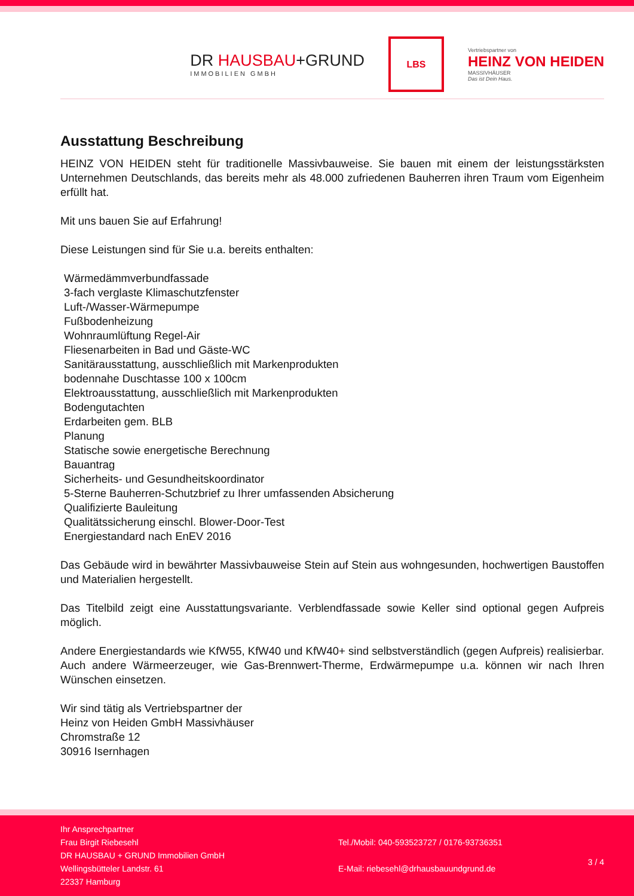DR HAUSBAU+GRUND
IMMOBILIEN GMBH
LBS
Vertriebspartner von
HEINZ VON HEIDEN
MASSIVHÄUSER
Das ist Dein Haus.
Ausstattung Beschreibung
HEINZ VON HEIDEN steht für traditionelle Massivbauweise. Sie bauen mit einem der leistungsstärksten Unternehmen Deutschlands, das bereits mehr als 48.000 zufriedenen Bauherren ihren Traum vom Eigenheim erfüllt hat.
Mit uns bauen Sie auf Erfahrung!
Diese Leistungen sind für Sie u.a. bereits enthalten:
Wärmedämmverbundfassade
3-fach verglaste Klimaschutzfenster
Luft-/Wasser-Wärmepumpe
Fußbodenheizung
Wohnraumlüftung Regel-Air
Fliesenarbeiten in Bad und Gäste-WC
Sanitärausstattung, ausschließlich mit Markenprodukten
bodennahe Duschtasse 100 x 100cm
Elektroausstattung, ausschließlich mit Markenprodukten
Bodengutachten
Erdarbeiten gem. BLB
Planung
Statische sowie energetische Berechnung
Bauantrag
Sicherheits- und Gesundheitskoordinator
5-Sterne Bauherren-Schutzbrief zu Ihrer umfassenden Absicherung
Qualifizierte Bauleitung
Qualitätssicherung einschl. Blower-Door-Test
Energiestandard nach EnEV 2016
Das Gebäude wird in bewährter Massivbauweise Stein auf Stein aus wohngesunden, hochwertigen Baustoffen und Materialien hergestellt.
Das Titelbild zeigt eine Ausstattungsvariante. Verblendfassade sowie Keller sind optional gegen Aufpreis möglich.
Andere Energiestandards wie KfW55, KfW40 und KfW40+ sind selbstverständlich (gegen Aufpreis) realisierbar. Auch andere Wärmeerzeuger, wie Gas-Brennwert-Therme, Erdwärmepumpe u.a. können wir nach Ihren Wünschen einsetzen.
Wir sind tätig als Vertriebspartner der
Heinz von Heiden GmbH Massivhäuser
Chromstraße 12
30916 Isernhagen
Ihr Ansprechpartner
Frau Birgit Riebesehl
DR HAUSBAU + GRUND Immobilien GmbH
Wellingsbütteler Landstr. 61
22337 Hamburg
Tel./Mobil: 040-593523727 / 0176-93736351
E-Mail: riebesehl@drhausbauundgrund.de
3 / 4